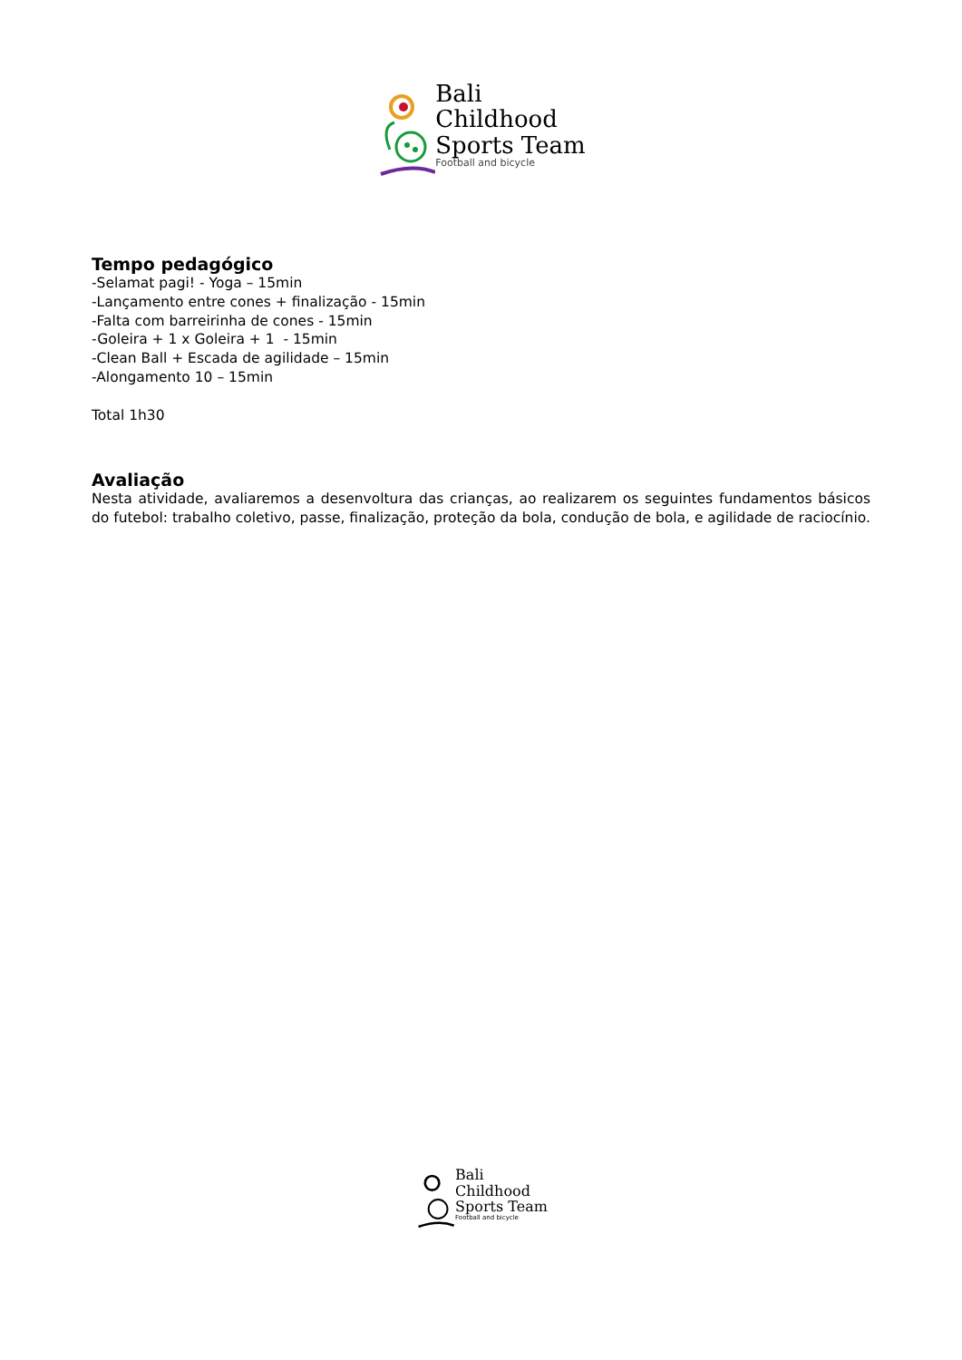Bali
Childhood
Sports Team
Football and bicycle
Tempo pedagógico
-Selamat pagi! - Yoga – 15min
-Lançamento entre cones + finalização - 15min
-Falta com barreirinha de cones - 15min
-Goleira + 1 x Goleira + 1 - 15min
-Clean Ball + Escada de agilidade – 15min
-Alongamento 10 – 15min
Total 1h30
Avaliação
Nesta atividade, avaliaremos a desenvoltura das crianças, ao realizarem os seguintes fundamentos básicos do futebol: trabalho coletivo, passe, finalização, proteção da bola, condução de bola, e agilidade de raciocínio.
Bali
Childhood
Sports Team
Football and bicycle